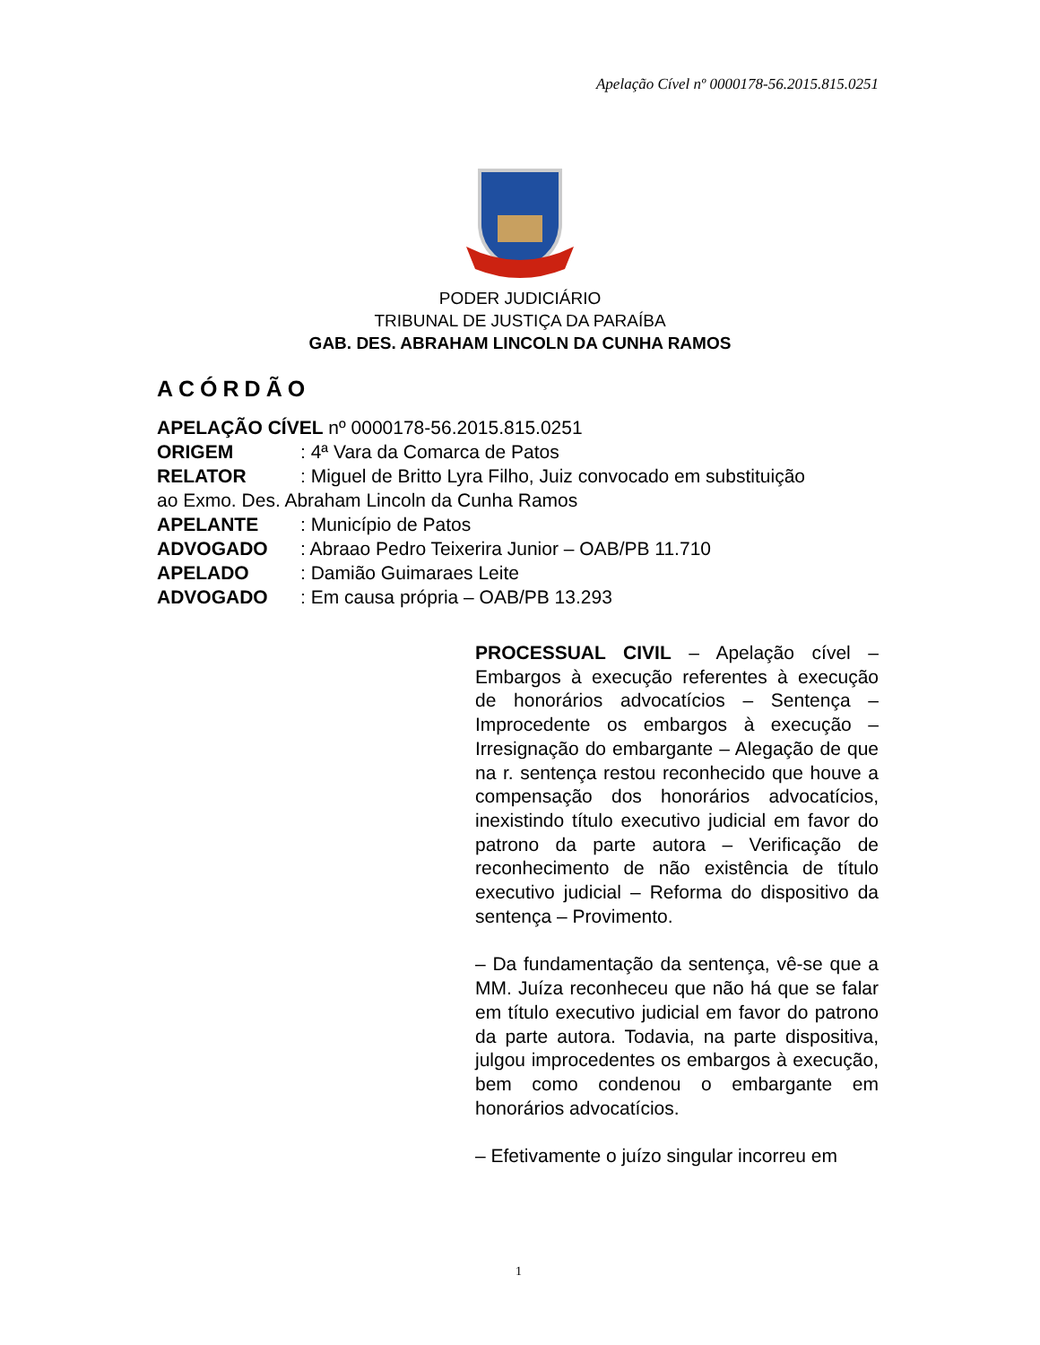Apelação Cível nº 0000178-56.2015.815.0251
PODER JUDICIÁRIO
TRIBUNAL DE JUSTIÇA DA PARAÍBA
GAB. DES. ABRAHAM LINCOLN DA CUNHA RAMOS
ACÓRDÃO
APELAÇÃO CÍVEL nº 0000178-56.2015.815.0251
ORIGEM: 4ª Vara da Comarca de Patos
RELATOR: Miguel de Britto Lyra Filho, Juiz convocado em substituição
ao Exmo. Des. Abraham Lincoln da Cunha Ramos
APELANTE: Município de Patos
ADVOGADO: Abraao Pedro Teixerira Junior – OAB/PB 11.710
APELADO: Damião Guimaraes Leite
ADVOGADO: Em causa própria – OAB/PB 13.293
PROCESSUAL CIVIL – Apelação cível – Embargos à execução referentes à execução de honorários advocatícios – Sentença – Improcedente os embargos à execução – Irresignação do embargante – Alegação de que na r. sentença restou reconhecido que houve a compensação dos honorários advocatícios, inexistindo título executivo judicial em favor do patrono da parte autora – Verificação de reconhecimento de não existência de título executivo judicial – Reforma do dispositivo da sentença – Provimento.
– Da fundamentação da sentença, vê-se que a MM. Juíza reconheceu que não há que se falar em título executivo judicial em favor do patrono da parte autora. Todavia, na parte dispositiva, julgou improcedentes os embargos à execução, bem como condenou o embargante em honorários advocatícios.
– Efetivamente o juízo singular incorreu em
1